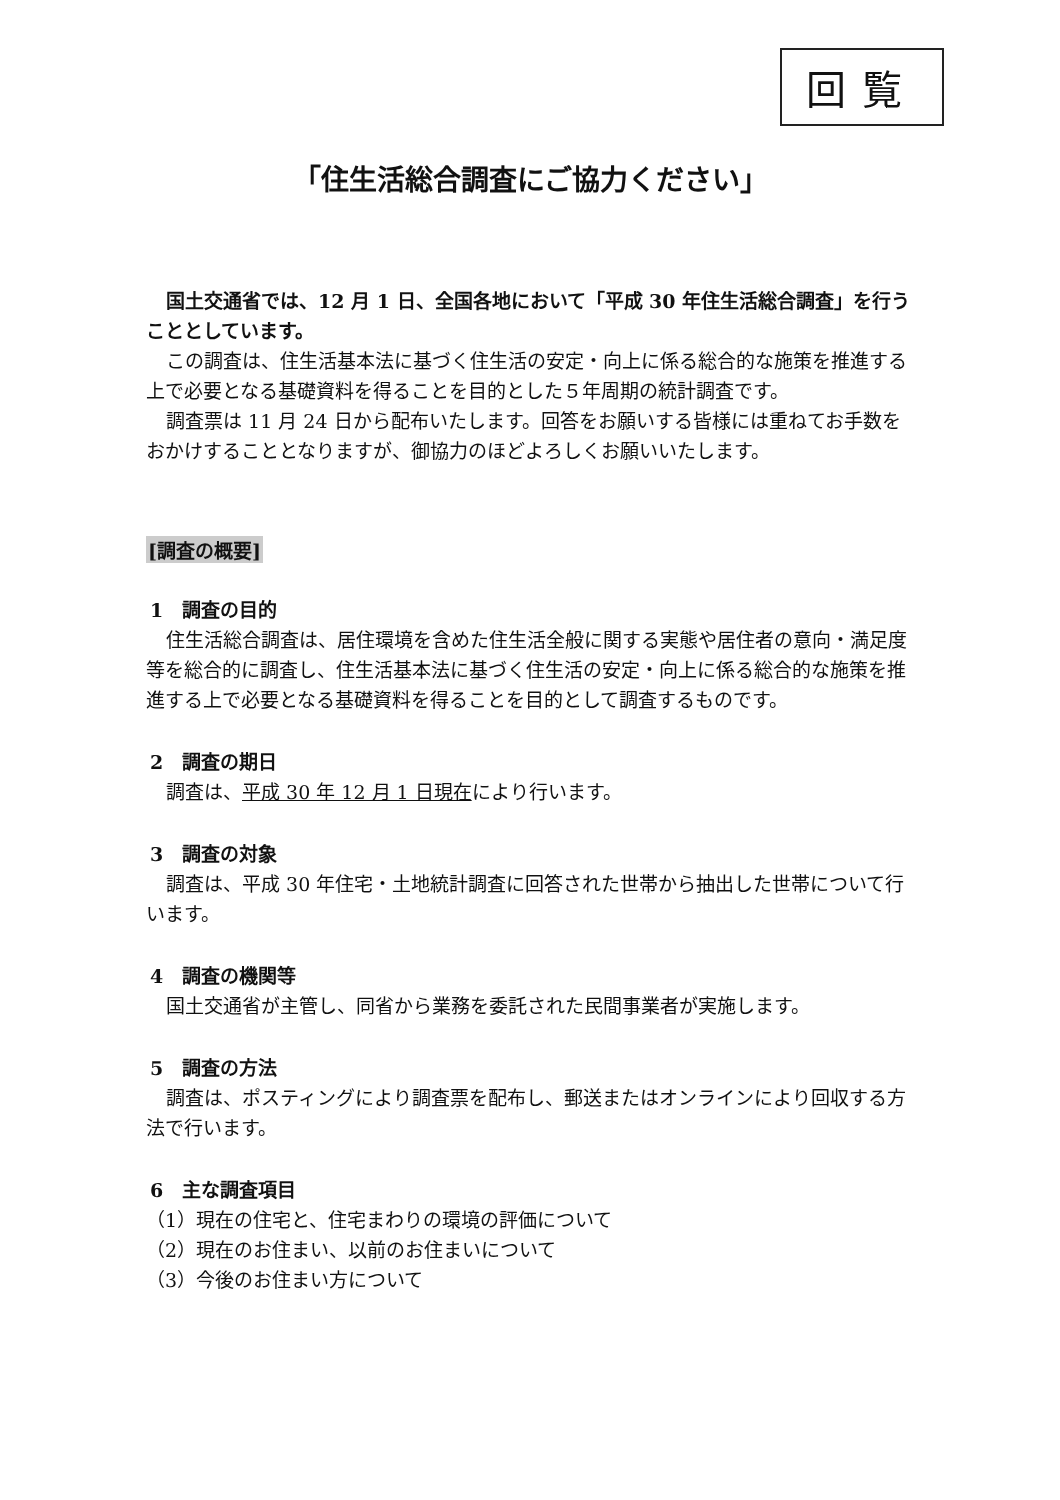回覧
「住生活総合調査にご協力ください」
国土交通省では、12 月 1 日、全国各地において「平成 30 年住生活総合調査」を行うこととしています。
この調査は、住生活基本法に基づく住生活の安定・向上に係る総合的な施策を推進する上で必要となる基礎資料を得ることを目的とした５年周期の統計調査です。
調査票は 11 月 24 日から配布いたします。回答をお願いする皆様には重ねてお手数をおかけすることとなりますが、御協力のほどよろしくお願いいたします。
[調査の概要]
1　調査の目的
住生活総合調査は、居住環境を含めた住生活全般に関する実態や居住者の意向・満足度等を総合的に調査し、住生活基本法に基づく住生活の安定・向上に係る総合的な施策を推進する上で必要となる基礎資料を得ることを目的として調査するものです。
2　調査の期日
調査は、平成 30 年 12 月 1 日現在により行います。
3　調査の対象
調査は、平成 30 年住宅・土地統計調査に回答された世帯から抽出した世帯について行います。
4　調査の機関等
国土交通省が主管し、同省から業務を委託された民間事業者が実施します。
5　調査の方法
調査は、ポスティングにより調査票を配布し、郵送またはオンラインにより回収する方法で行います。
6　主な調査項目
（1）現在の住宅と、住宅まわりの環境の評価について
（2）現在のお住まい、以前のお住まいについて
（3）今後のお住まい方について